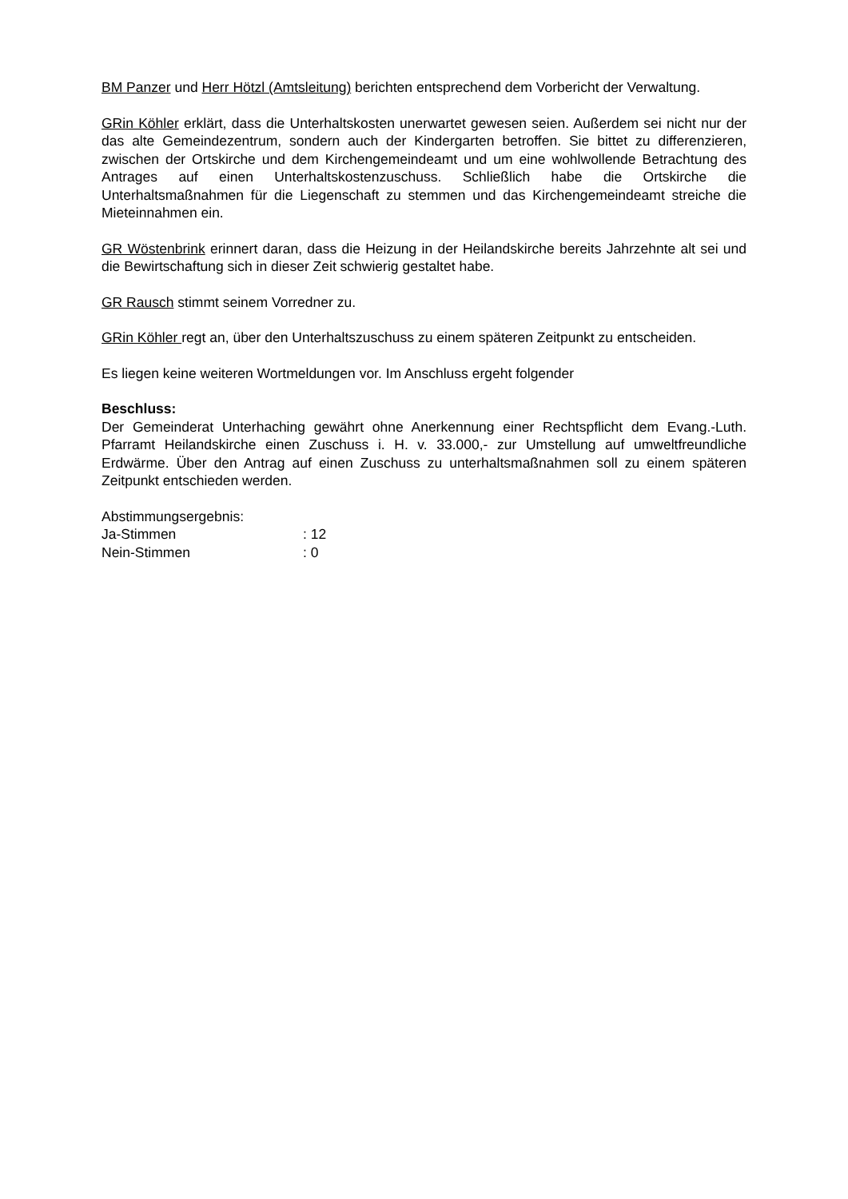BM Panzer und Herr Hötzl (Amtsleitung) berichten entsprechend dem Vorbericht der Verwaltung.
GRin Köhler erklärt, dass die Unterhaltskosten unerwartet gewesen seien. Außerdem sei nicht nur der das alte Gemeindezentrum, sondern auch der Kindergarten betroffen. Sie bittet zu differenzieren, zwischen der Ortskirche und dem Kirchengemeindeamt und um eine wohlwollende Betrachtung des Antrages auf einen Unterhaltskostenzuschuss. Schließlich habe die Ortskirche die Unterhaltsmaßnahmen für die Liegenschaft zu stemmen und das Kirchengemeindeamt streiche die Mieteinnahmen ein.
GR Wöstenbrink erinnert daran, dass die Heizung in der Heilandskirche bereits Jahrzehnte alt sei und die Bewirtschaftung sich in dieser Zeit schwierig gestaltet habe.
GR Rausch stimmt seinem Vorredner zu.
GRin Köhler regt an, über den Unterhaltszuschuss zu einem späteren Zeitpunkt zu entscheiden.
Es liegen keine weiteren Wortmeldungen vor. Im Anschluss ergeht folgender
Beschluss:
Der Gemeinderat Unterhaching gewährt ohne Anerkennung einer Rechtspflicht dem Evang.-Luth. Pfarramt Heilandskirche einen Zuschuss i. H. v. 33.000,- zur Umstellung auf umweltfreundliche Erdwärme. Über den Antrag auf einen Zuschuss zu unterhaltsmaßnahmen soll zu einem späteren Zeitpunkt entschieden werden.
Abstimmungsergebnis:
Ja-Stimmen : 12
Nein-Stimmen : 0